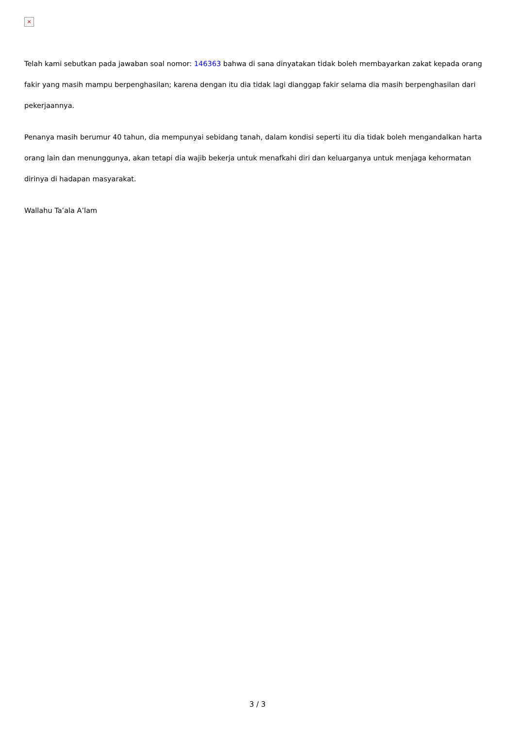×
Telah kami sebutkan pada jawaban soal nomor: 146363 bahwa di sana dinyatakan tidak boleh membayarkan zakat kepada orang fakir yang masih mampu berpenghasilan; karena dengan itu dia tidak lagi dianggap fakir selama dia masih berpenghasilan dari pekerjaannya.
Penanya masih berumur 40 tahun, dia mempunyai sebidang tanah, dalam kondisi seperti itu dia tidak boleh mengandalkan harta orang lain dan menunggunya, akan tetapi dia wajib bekerja untuk menafkahi diri dan keluarganya untuk menjaga kehormatan dirinya di hadapan masyarakat.
Wallahu Ta’ala A’lam
3 / 3